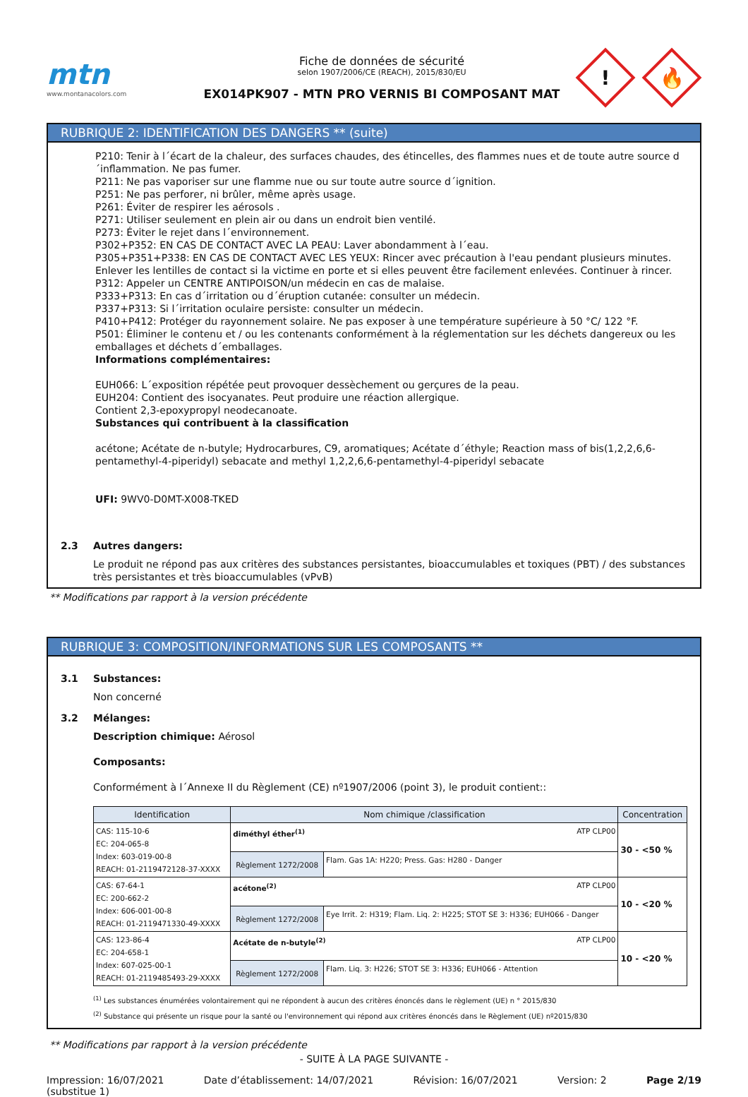mtn
www.montanacolors.com
Fiche de données de sécurité
selon 1907/2006/CE (REACH), 2015/830/EU
EX014PK907 - MTN PRO VERNIS BI COMPOSANT MAT
!
🔥
RUBRIQUE 2: IDENTIFICATION DES DANGERS ** (suite)
P210: Tenir à l´écart de la chaleur, des surfaces chaudes, des étincelles, des flammes nues et de toute autre source d´inflammation. Ne pas fumer.
P211: Ne pas vaporiser sur une flamme nue ou sur toute autre source d´ignition.
P251: Ne pas perforer, ni brûler, même après usage.
P261: Éviter de respirer les aérosols .
P271: Utiliser seulement en plein air ou dans un endroit bien ventilé.
P273: Éviter le rejet dans l´environnement.
P302+P352: EN CAS DE CONTACT AVEC LA PEAU: Laver abondamment à l´eau.
P305+P351+P338: EN CAS DE CONTACT AVEC LES YEUX: Rincer avec précaution à l'eau pendant plusieurs minutes. Enlever les lentilles de contact si la victime en porte et si elles peuvent être facilement enlevées. Continuer à rincer.
P312: Appeler un CENTRE ANTIPOISON/un médecin en cas de malaise.
P333+P313: En cas d´irritation ou d´éruption cutanée: consulter un médecin.
P337+P313: Si l´irritation oculaire persiste: consulter un médecin.
P410+P412: Protéger du rayonnement solaire. Ne pas exposer à une température supérieure à 50 °C/ 122 °F.
P501: Éliminer le contenu et / ou les contenants conformément à la réglementation sur les déchets dangereux ou les emballages et déchets d´emballages.
Informations complémentaires:
EUH066: L´exposition répétée peut provoquer dessèchement ou gerçures de la peau.
EUH204: Contient des isocyanates. Peut produire une réaction allergique.
Contient 2,3-epoxypropyl neodecanoate.
Substances qui contribuent à la classification
acétone; Acétate de n-butyle; Hydrocarbures, C9, aromatiques; Acétate d´éthyle; Reaction mass of bis(1,2,2,6,6-pentamethyl-4-piperidyl) sebacate and methyl 1,2,2,6,6-pentamethyl-4-piperidyl sebacate
UFI: 9WV0-D0MT-X008-TKED
2.3 Autres dangers:
Le produit ne répond pas aux critères des substances persistantes, bioaccumulables et toxiques (PBT) / des substances très persistantes et très bioaccumulables (vPvB)
** Modifications par rapport à la version précédente
RUBRIQUE 3: COMPOSITION/INFORMATIONS SUR LES COMPOSANTS **
3.1 Substances:
Non concerné
3.2 Mélanges:
Description chimique: Aérosol
Composants:
Conformément à l´Annexe II du Règlement (CE) nº1907/2006 (point 3), le produit contient::
| Identification | Nom chimique /classification | | Concentration |
| --- | --- | --- | --- |
| CAS: 115-10-6 EC: 204-065-8 Index: 603-019-00-8 REACH: 01-2119472128-37-XXXX | diméthyl éther<sup>(1)</sup> ATP CLP00 | | 30 - <50 % |
| | Règlement 1272/2008 | Flam. Gas 1A: H220; Press. Gas: H280 - Danger | |
| CAS: 67-64-1 EC: 200-662-2 Index: 606-001-00-8 REACH: 01-2119471330-49-XXXX | acétone<sup>(2)</sup> ATP CLP00 | | 10 - <20 % |
| | Règlement 1272/2008 | Eye Irrit. 2: H319; Flam. Liq. 2: H225; STOT SE 3: H336; EUH066 - Danger | |
| CAS: 123-86-4 EC: 204-658-1 Index: 607-025-00-1 REACH: 01-2119485493-29-XXXX | Acétate de n-butyle<sup>(2)</sup> ATP CLP00 | | 10 - <20 % |
| | Règlement 1272/2008 | Flam. Liq. 3: H226; STOT SE 3: H336; EUH066 - Attention | |
<sup>(1)</sup> Les substances énumérées volontairement qui ne répondent à aucun des critères énoncés dans le règlement (UE) n ° 2015/830
<sup>(2)</sup> Substance qui présente un risque pour la santé ou l'environnement qui répond aux critères énoncés dans le Règlement (UE) nº2015/830
** Modifications par rapport à la version précédente
- SUITE À LA PAGE SUIVANTE -
Impression: 16/07/2021
(substitue 1) Date d’établissement: 14/07/2021 Révision: 16/07/2021 Version: 2 Page 2/19